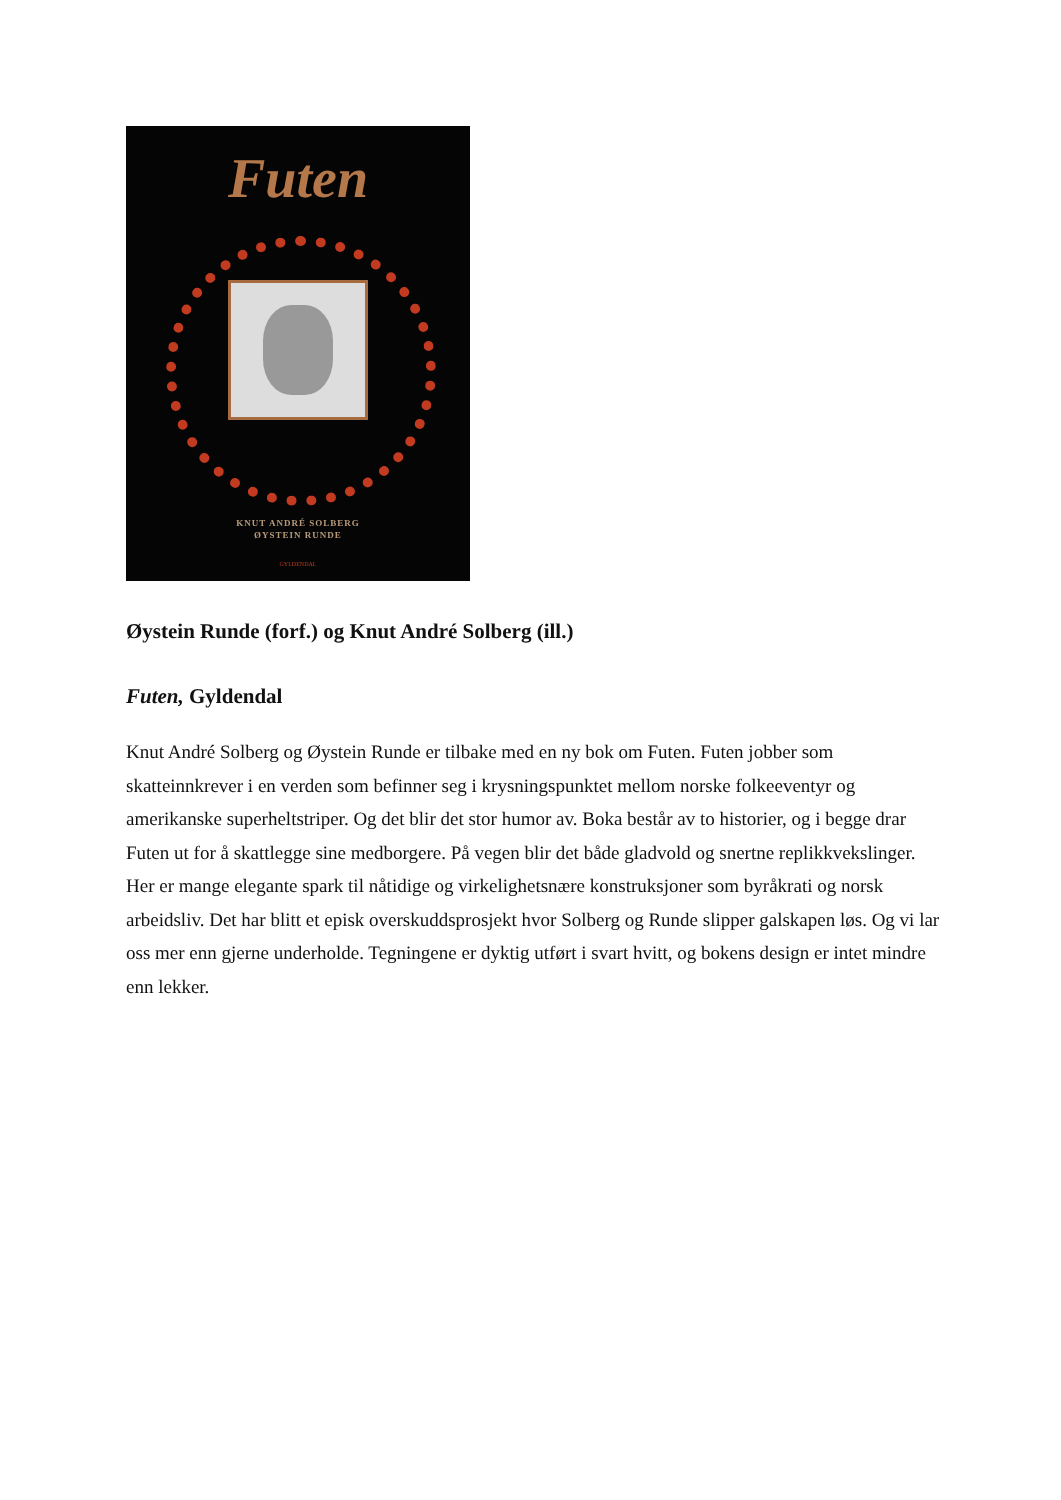Futen
KNUT ANDRÉ SOLBERG
ØYSTEIN RUNDE
GYLDENDAL
Øystein Runde (forf.) og Knut André Solberg (ill.)
Futen, Gyldendal
Knut André Solberg og Øystein Runde er tilbake med en ny bok om Futen. Futen jobber som skatteinnkrever i en verden som befinner seg i krysningspunktet mellom norske folkeeventyr og amerikanske superheltstriper. Og det blir det stor humor av. Boka består av to historier, og i begge drar Futen ut for å skattlegge sine medborgere. På vegen blir det både gladvold og snertne replikkvekslinger. Her er mange elegante spark til nåtidige og virkelighetsnære konstruksjoner som byråkrati og norsk arbeidsliv. Det har blitt et episk overskuddsprosjekt hvor Solberg og Runde slipper galskapen løs. Og vi lar oss mer enn gjerne underholde. Tegningene er dyktig utført i svart hvitt, og bokens design er intet mindre enn lekker.